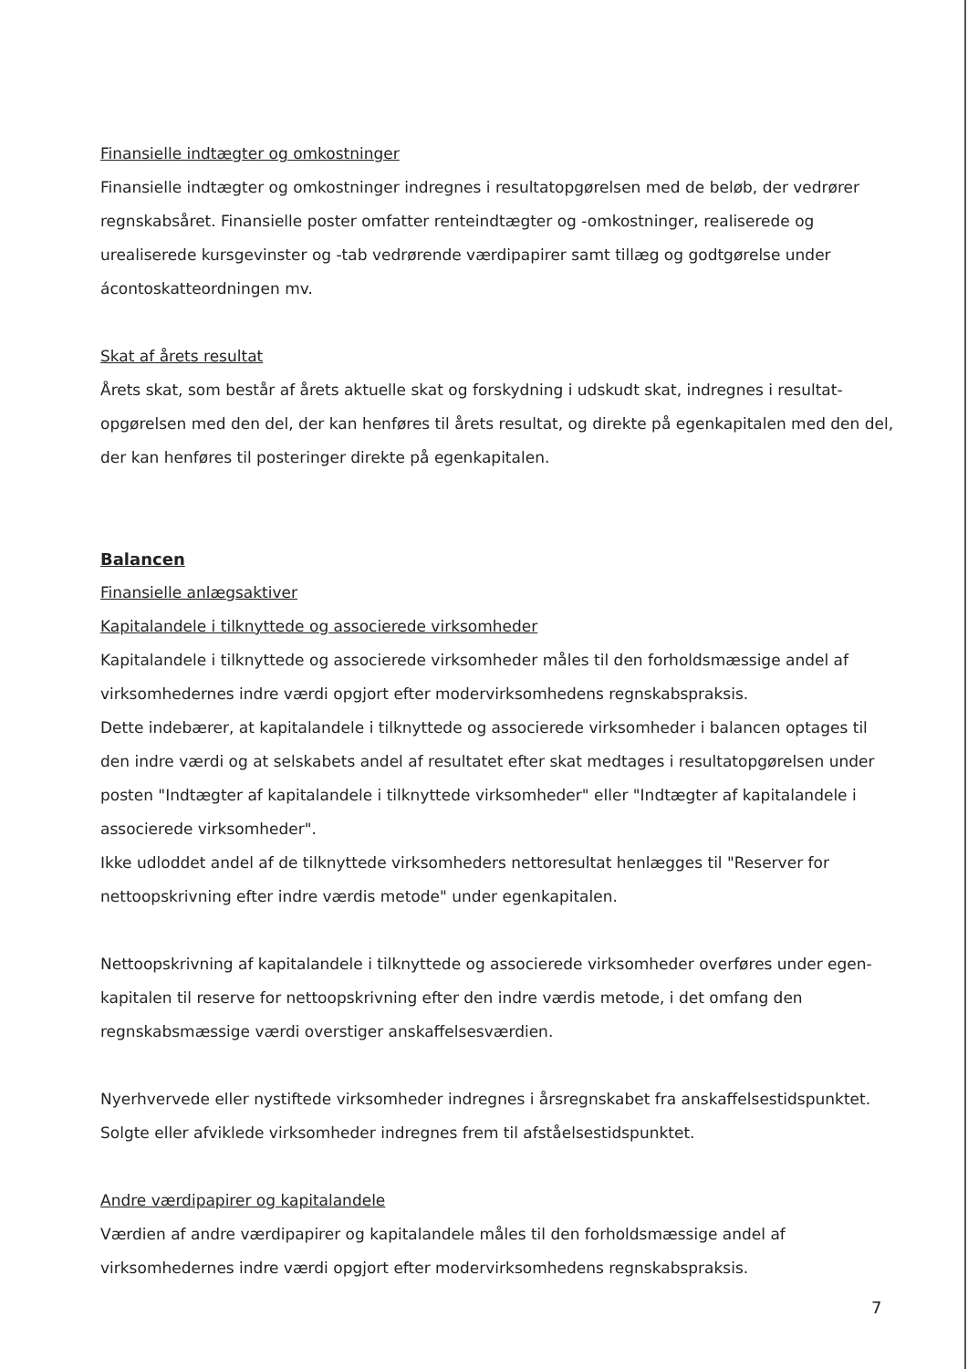Finansielle indtægter og omkostninger
Finansielle indtægter og omkostninger indregnes i resultatopgørelsen med de beløb, der vedrører regnskabsåret. Finansielle poster omfatter renteindtægter og -omkostninger, realiserede og urealiserede kursgevinster og -tab vedrørende værdipapirer samt tillæg og godtgørelse under ácontoskatteordningen mv.
Skat af årets resultat
Årets skat, som består af årets aktuelle skat og forskydning i udskudt skat, indregnes i resultat-opgørelsen med den del, der kan henføres til årets resultat, og direkte på egenkapitalen med den del, der kan henføres til posteringer direkte på egenkapitalen.
Balancen
Finansielle anlægsaktiver
Kapitalandele i tilknyttede og associerede virksomheder
Kapitalandele i tilknyttede og associerede virksomheder måles til den forholdsmæssige andel af virksomhedernes indre værdi opgjort efter modervirksomhedens regnskabspraksis.
Dette indebærer, at kapitalandele i tilknyttede og associerede virksomheder i balancen optages til den indre værdi og at selskabets andel af resultatet efter skat medtages i resultatopgørelsen under posten "Indtægter af kapitalandele i tilknyttede virksomheder" eller "Indtægter af kapitalandele i associerede virksomheder".
Ikke udloddet andel af de tilknyttede virksomheders nettoresultat henlægges til "Reserver for nettoopskrivning efter indre værdis metode" under egenkapitalen.
Nettoopskrivning af kapitalandele i tilknyttede og associerede virksomheder overføres under egen-kapitalen til reserve for nettoopskrivning efter den indre værdis metode, i det omfang den regnskabsmæssige værdi overstiger anskaffelsesværdien.
Nyerhvervede eller nystiftede virksomheder indregnes i årsregnskabet fra anskaffelsestidspunktet. Solgte eller afviklede virksomheder indregnes frem til afståelsestidspunktet.
Andre værdipapirer og kapitalandele
Værdien af andre værdipapirer og kapitalandele måles til den forholdsmæssige andel af virksomhedernes indre værdi opgjort efter modervirksomhedens regnskabspraksis.
7